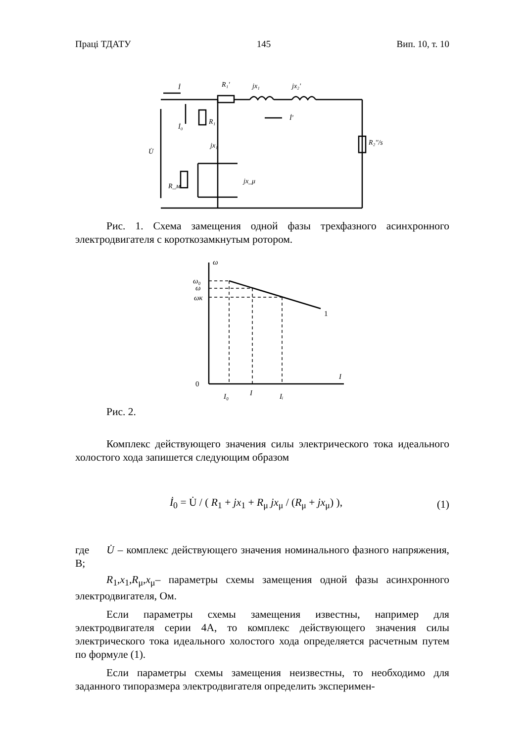Праці ТДАТУ 145 Вип. 10, т. 10
İ
R₁'
jx₁
jx₂'
R₁
jx₁
jx_μ
R_м
İ₀
U̇
İ'
R₂''/s
Рис. 1. Схема замещения одной фазы трехфазного асинхронно­го электродвигателя с короткозамкнутым ротором.
ω
ω₀
ω
ωк
1
0
I
I₀
I
Iᵢ
Рис. 2.
Комплекс действующего значения силы электрического тока идеального холостого хода запишется следующим образом
İ<sub>0</sub> = U̇ / ( R<sub>1</sub> + jx<sub>1</sub> + R<sub>μ</sub> jx<sub>μ</sub> / (R<sub>μ</sub> + jx<sub>μ</sub>) ),
(1)
где U̇ – комплекс действующего значения номинального фазного напряжения, В;
R<sub>1</sub>,x<sub>1</sub>,R<sub>μ</sub>,x<sub>μ</sub>– параметры схемы замещения одной фазы асин­хронного электродвигателя, Ом.
Если параметры схемы замещения известны, например для электродвигателя серии 4А, то комплекс действующего значения силы электрического тока идеального холостого хода определяется расчет­ным путем по формуле (1).
Если параметры схемы замещения неизвестны, то необходимо для заданного типоразмера электродвигателя определить эксперимен-